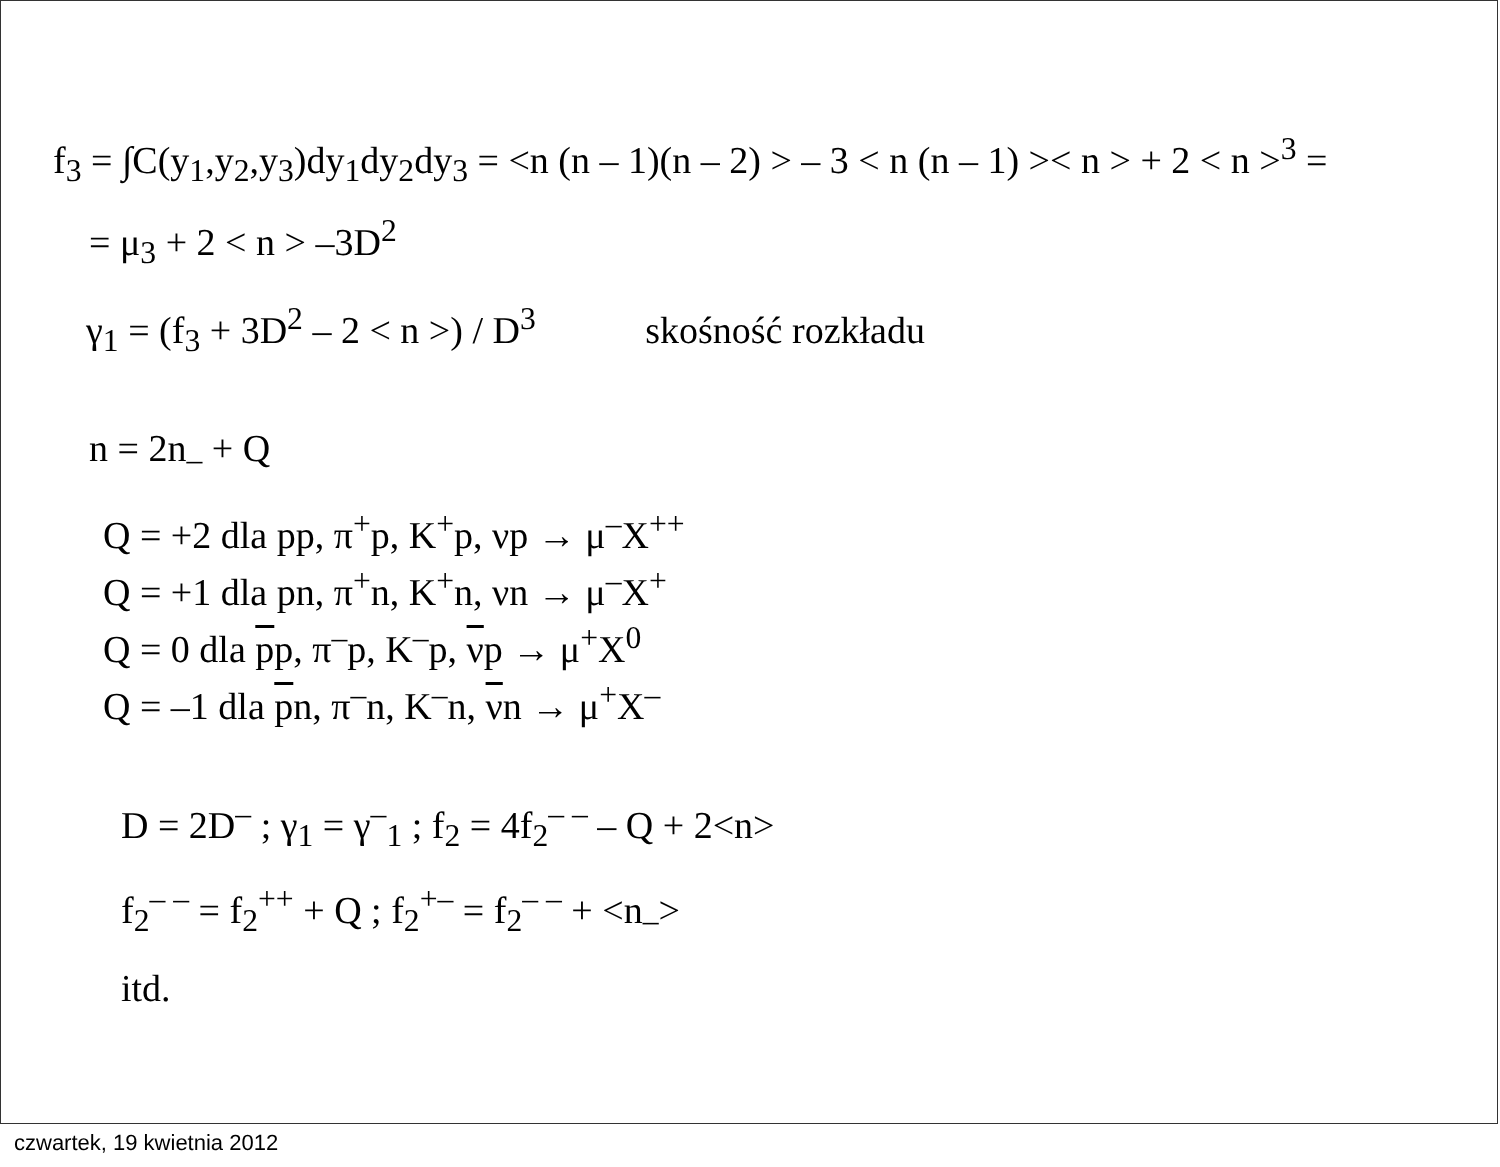f<sub>3</sub> = ∫C(y<sub>1</sub>,y<sub>2</sub>,y<sub>3</sub>)dy<sub>1</sub>dy<sub>2</sub>dy<sub>3</sub> = <n (n – 1)(n – 2) > – 3 < n (n – 1) >< n > + 2 < n ><sup>3</sup> =
= μ<sub>3</sub> + 2 < n > –3D<sup>2</sup>
γ<sub>1</sub> = (f<sub>3</sub> + 3D<sup>2</sup> – 2 < n >) / D<sup>3</sup> skośność rozkładu
n = 2n<sub>–</sub> + Q
Q = +2 dla pp, π<sup>+</sup>p, K<sup>+</sup>p, νp → μ<sup>–</sup>X<sup>++</sup>
Q = +1 dla pn, π<sup>+</sup>n, K<sup>+</sup>n, νn → μ<sup>–</sup>X<sup>+</sup>
Q = 0 dla pp, π<sup>–</sup>p, K<sup>–</sup>p, νp → μ<sup>+</sup>X<sup>0</sup>
Q = –1 dla pn, π<sup>–</sup>n, K<sup>–</sup>n, νn → μ<sup>+</sup>X<sup>–</sup>
D = 2D<sup>–</sup> ; γ<sub>1</sub> = γ<sup>–</sup><sub>1</sub> ; f<sub>2</sub> = 4f<sub>2</sub><sup>– –</sup> – Q + 2<n>
f<sub>2</sub><sup>– –</sup> = f<sub>2</sub><sup>++</sup> + Q ; f<sub>2</sub><sup>+–</sup> = f<sub>2</sub><sup>– –</sup> + <n<sub>–</sub>>
itd.
czwartek, 19 kwietnia 2012